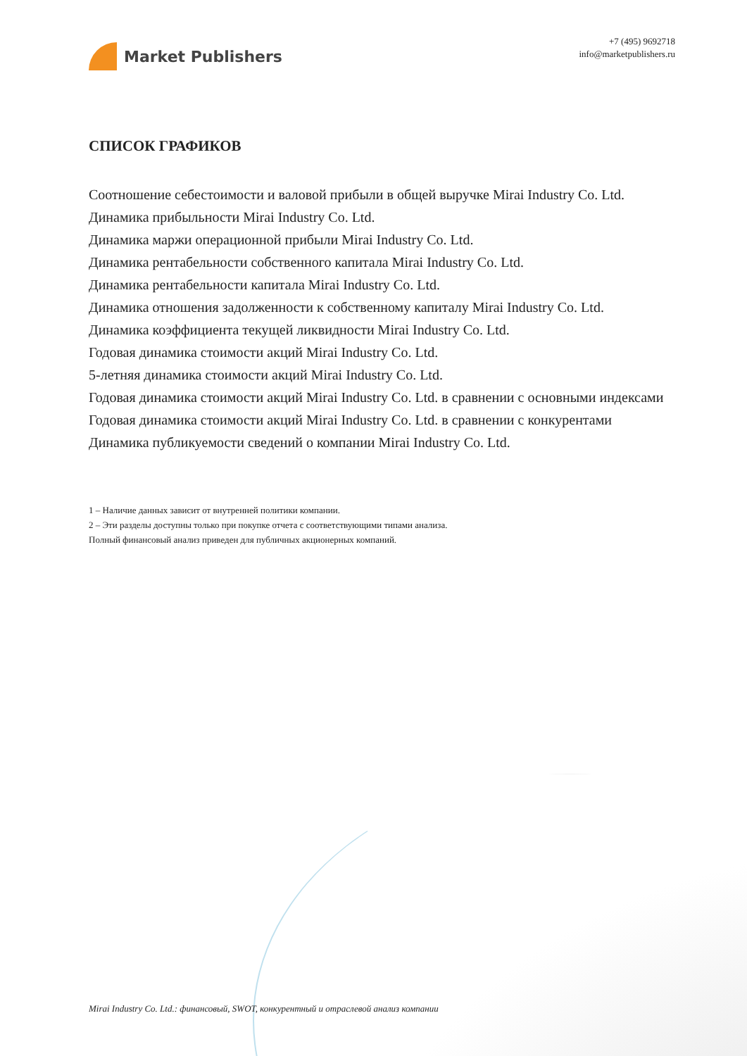Market Publishers
+7 (495) 9692718
info@marketpublishers.ru
СПИСОК ГРАФИКОВ
Соотношение себестоимости и валовой прибыли в общей выручке Mirai Industry Co. Ltd.
Динамика прибыльности Mirai Industry Co. Ltd.
Динамика маржи операционной прибыли Mirai Industry Co. Ltd.
Динамика рентабельности собственного капитала Mirai Industry Co. Ltd.
Динамика рентабельности капитала Mirai Industry Co. Ltd.
Динамика отношения задолженности к собственному капиталу Mirai Industry Co. Ltd.
Динамика коэффициента текущей ликвидности Mirai Industry Co. Ltd.
Годовая динамика стоимости акций Mirai Industry Co. Ltd.
5-летняя динамика стоимости акций Mirai Industry Co. Ltd.
Годовая динамика стоимости акций Mirai Industry Co. Ltd. в сравнении с основными индексами
Годовая динамика стоимости акций Mirai Industry Co. Ltd. в сравнении с конкурентами
Динамика публикуемости сведений о компании Mirai Industry Co. Ltd.
1 – Наличие данных зависит от внутренней политики компании.
2 – Эти разделы доступны только при покупке отчета с соответствующими типами анализа.
Полный финансовый анализ приведен для публичных акционерных компаний.
Mirai Industry Co. Ltd.: финансовый, SWOT, конкурентный и отраслевой анализ компании